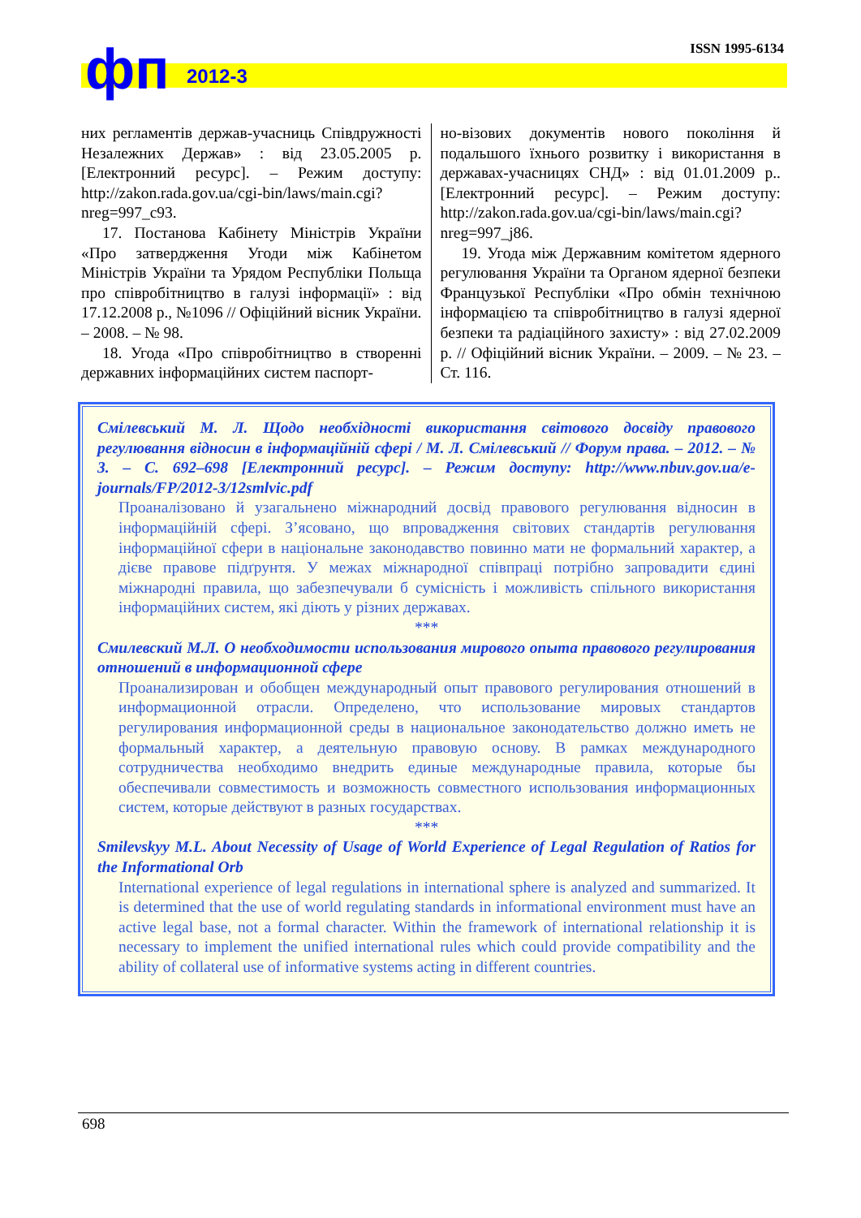фп 2012-3
ISSN 1995-6134
них регламентів держав-учасниць Співдружності Незалежних Держав» : від 23.05.2005 р. [Електронний ресурс]. – Режим доступу: http://zakon.rada.gov.ua/cgi-bin/laws/main.cgi? nreg=997_c93.
17. Постанова Кабінету Міністрів України «Про затвердження Угоди між Кабінетом Міністрів України та Урядом Республіки Польща про співробітництво в галузі інформації» : від 17.12.2008 р., №1096 // Офіційний вісник України. – 2008. – № 98.
18. Угода «Про співробітництво в створенні державних інформаційних систем паспорт-
но-візових документів нового покоління й подальшого їхнього розвитку і використання в державах-учасницях СНД» : від 01.01.2009 р.. [Електронний ресурс]. – Режим доступу: http://zakon.rada.gov.ua/cgi-bin/laws/main.cgi? nreg=997_j86.
19. Угода між Державним комітетом ядерного регулювання України та Органом ядерної безпеки Французької Республіки «Про обмін технічною інформацією та співробітництво в галузі ядерної безпеки та радіаційного захисту» : від 27.02.2009 р. // Офіційний вісник України. – 2009. – № 23. – Ст. 116.
Смілевський М. Л. Щодо необхідності використання світового досвіду правового регулювання відносин в інформаційній сфері / М. Л. Смілевський // Форум права. – 2012. – № 3. – С. 692–698 [Електронний ресурс]. – Режим доступу: http://www.nbuv.gov.ua/e-journals/FP/2012-3/12smlvic.pdf
Проаналізовано й узагальнено міжнародний досвід правового регулювання відносин в інформаційній сфері. З’ясовано, що впровадження світових стандартів регулювання інформаційної сфери в національне законодавство повинно мати не формальний характер, а дієве правове підґрунтя. У межах міжнародної співпраці потрібно запровадити єдині міжнародні правила, що забезпечували б сумісність і можливість спільного використання інформаційних систем, які діють у різних державах.
***
Смилевский М.Л. О необходимости использования мирового опыта правового регулирования отношений в информационной сфере
Проанализирован и обобщен международный опыт правового регулирования отношений в информационной отрасли. Определено, что использование мировых стандартов регулирования информационной среды в национальное законодательство должно иметь не формальный характер, а деятельную правовую основу. В рамках международного сотрудничества необходимо внедрить единые международные правила, которые бы обеспечивали совместимость и возможность совместного использования информационных систем, которые действуют в разных государствах.
***
Smilevskyy M.L. About Necessity of Usage of World Experience of Legal Regulation of Ratios for the Informational Orb
International experience of legal regulations in international sphere is analyzed and summarized. It is determined that the use of world regulating standards in informational environment must have an active legal base, not a formal character. Within the framework of international relationship it is necessary to implement the unified international rules which could provide compatibility and the ability of collateral use of informative systems acting in different countries.
698